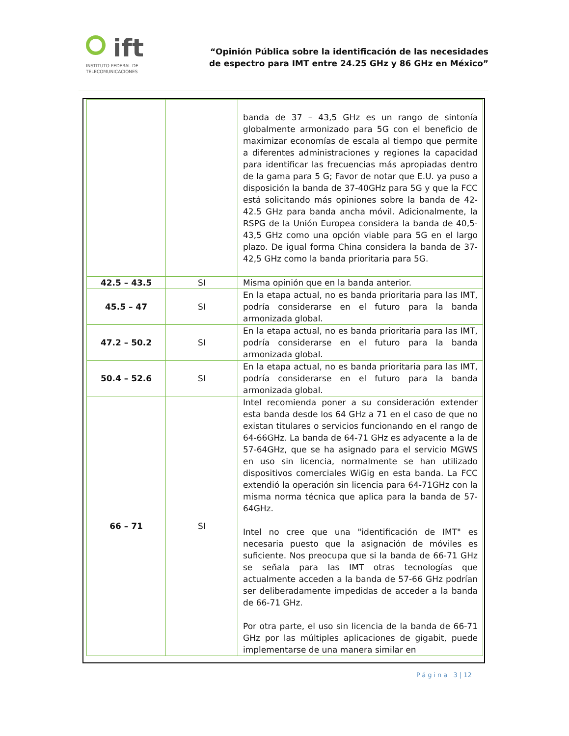ift
INSTITUTO FEDERAL DE
TELECOMUNICACIONES
“Opinión Pública sobre la identificación de las necesidades
de espectro para IMT entre 24.25 GHz y 86 GHz en México”
| | | banda de 37 – 43,5 GHz es un rango de sintonía globalmente armonizado para 5G con el beneficio de maximizar economías de escala al tiempo que permite a diferentes administraciones y regiones la capacidad para identificar las frecuencias más apropiadas dentro de la gama para 5 G; Favor de notar que E.U. ya puso a disposición la banda de 37-40GHz para 5G y que la FCC está solicitando más opiniones sobre la banda de 42-42.5 GHz para banda ancha móvil. Adicionalmente, la RSPG de la Unión Europea considera la banda de 40,5-43,5 GHz como una opción viable para 5G en el largo plazo. De igual forma China considera la banda de 37-42,5 GHz como la banda prioritaria para 5G. |
| 42.5 – 43.5 | SI | Misma opinión que en la banda anterior. |
| 45.5 – 47 | SI | En la etapa actual, no es banda prioritaria para las IMT, podría considerarse en el futuro para la banda armonizada global. |
| 47.2 – 50.2 | SI | En la etapa actual, no es banda prioritaria para las IMT, podría considerarse en el futuro para la banda armonizada global. |
| 50.4 – 52.6 | SI | En la etapa actual, no es banda prioritaria para las IMT, podría considerarse en el futuro para la banda armonizada global. |
| 66 – 71 | SI | Intel recomienda poner a su consideración extender esta banda desde los 64 GHz a 71 en el caso de que no existan titulares o servicios funcionando en el rango de 64-66GHz. La banda de 64-71 GHz es adyacente a la de 57-64GHz, que se ha asignado para el servicio MGWS en uso sin licencia, normalmente se han utilizado dispositivos comerciales WiGig en esta banda. La FCC extendió la operación sin licencia para 64-71GHz con la misma norma técnica que aplica para la banda de 57-64GHz. Intel no cree que una "identificación de IMT" es necesaria puesto que la asignación de móviles es suficiente. Nos preocupa que si la banda de 66-71 GHz se señala para las IMT otras tecnologías que actualmente acceden a la banda de 57-66 GHz podrían ser deliberadamente impedidas de acceder a la banda de 66-71 GHz. Por otra parte, el uso sin licencia de la banda de 66-71 GHz por las múltiples aplicaciones de gigabit, puede implementarse de una manera similar en |
Página 3 | 12